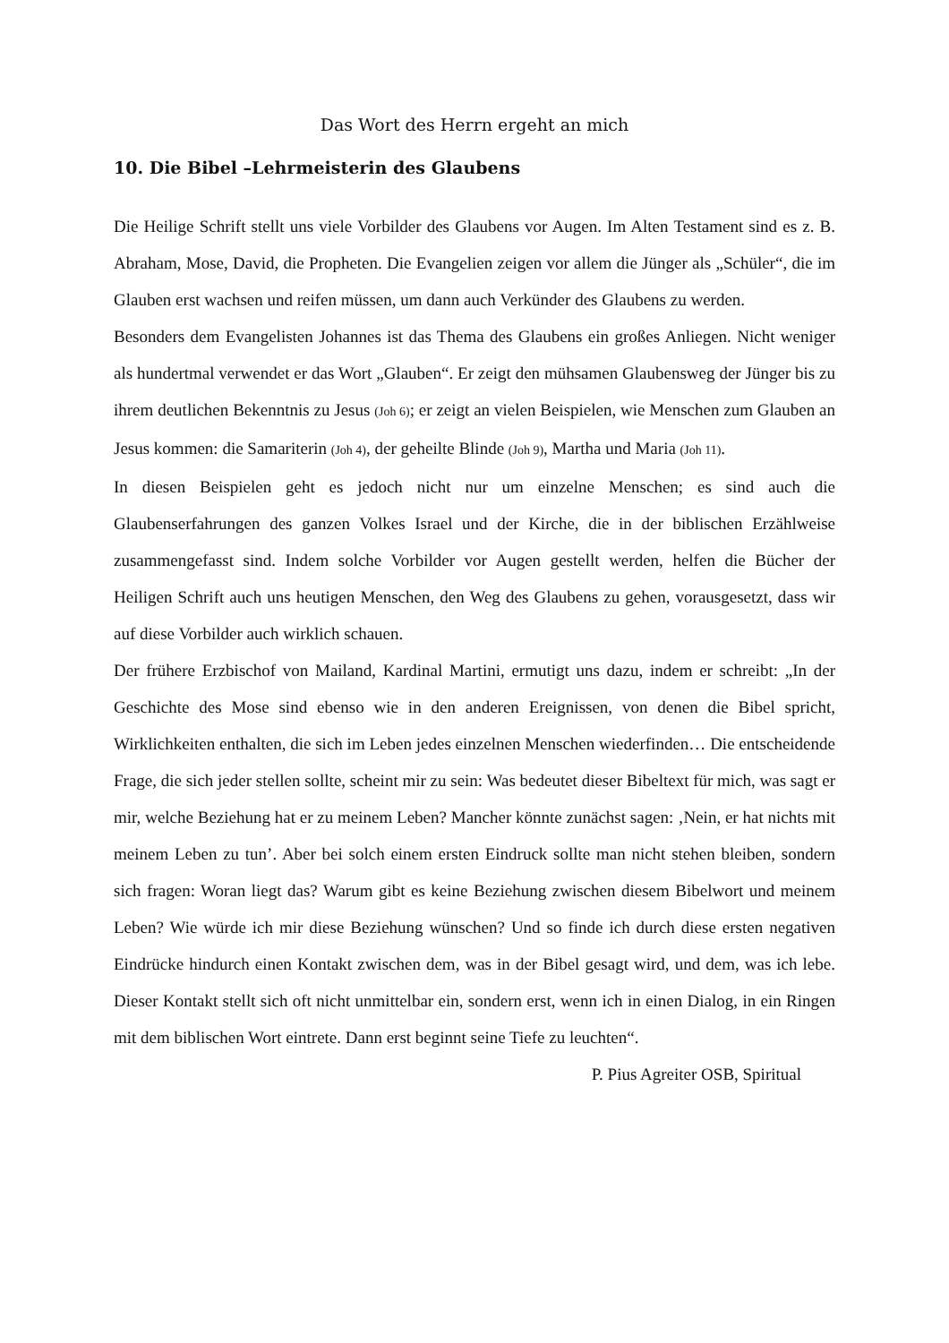Das Wort des Herrn ergeht an mich
10. Die Bibel –Lehrmeisterin des Glaubens
Die Heilige Schrift stellt uns viele Vorbilder des Glaubens vor Augen. Im Alten Testament sind es z. B. Abraham, Mose, David, die Propheten. Die Evangelien zeigen vor allem die Jünger als „Schüler“, die im Glauben erst wachsen und reifen müssen, um dann auch Verkünder des Glaubens zu werden.
Besonders dem Evangelisten Johannes ist das Thema des Glaubens ein großes Anliegen. Nicht weniger als hundertmal verwendet er das Wort „Glauben“. Er zeigt den mühsamen Glaubensweg der Jünger bis zu ihrem deutlichen Bekenntnis zu Jesus (Joh 6); er zeigt an vielen Beispielen, wie Menschen zum Glauben an Jesus kommen: die Samariterin (Joh 4), der geheilte Blinde (Joh 9), Martha und Maria (Joh 11).
In diesen Beispielen geht es jedoch nicht nur um einzelne Menschen; es sind auch die Glaubenserfahrungen des ganzen Volkes Israel und der Kirche, die in der biblischen Erzählweise zusammengefasst sind. Indem solche Vorbilder vor Augen gestellt werden, helfen die Bücher der Heiligen Schrift auch uns heutigen Menschen, den Weg des Glaubens zu gehen, vorausgesetzt, dass wir auf diese Vorbilder auch wirklich schauen.
Der frühere Erzbischof von Mailand, Kardinal Martini, ermutigt uns dazu, indem er schreibt: „In der Geschichte des Mose sind ebenso wie in den anderen Ereignissen, von denen die Bibel spricht, Wirklichkeiten enthalten, die sich im Leben jedes einzelnen Menschen wiederfinden… Die entscheidende Frage, die sich jeder stellen sollte, scheint mir zu sein: Was bedeutet dieser Bibeltext für mich, was sagt er mir, welche Beziehung hat er zu meinem Leben? Mancher könnte zunächst sagen: ‚Nein, er hat nichts mit meinem Leben zu tun’. Aber bei solch einem ersten Eindruck sollte man nicht stehen bleiben, sondern sich fragen: Woran liegt das? Warum gibt es keine Beziehung zwischen diesem Bibelwort und meinem Leben? Wie würde ich mir diese Beziehung wünschen? Und so finde ich durch diese ersten negativen Eindrücke hindurch einen Kontakt zwischen dem, was in der Bibel gesagt wird, und dem, was ich lebe. Dieser Kontakt stellt sich oft nicht unmittelbar ein, sondern erst, wenn ich in einen Dialog, in ein Ringen mit dem biblischen Wort eintrete. Dann erst beginnt seine Tiefe zu leuchten“.
P. Pius Agreiter OSB, Spiritual